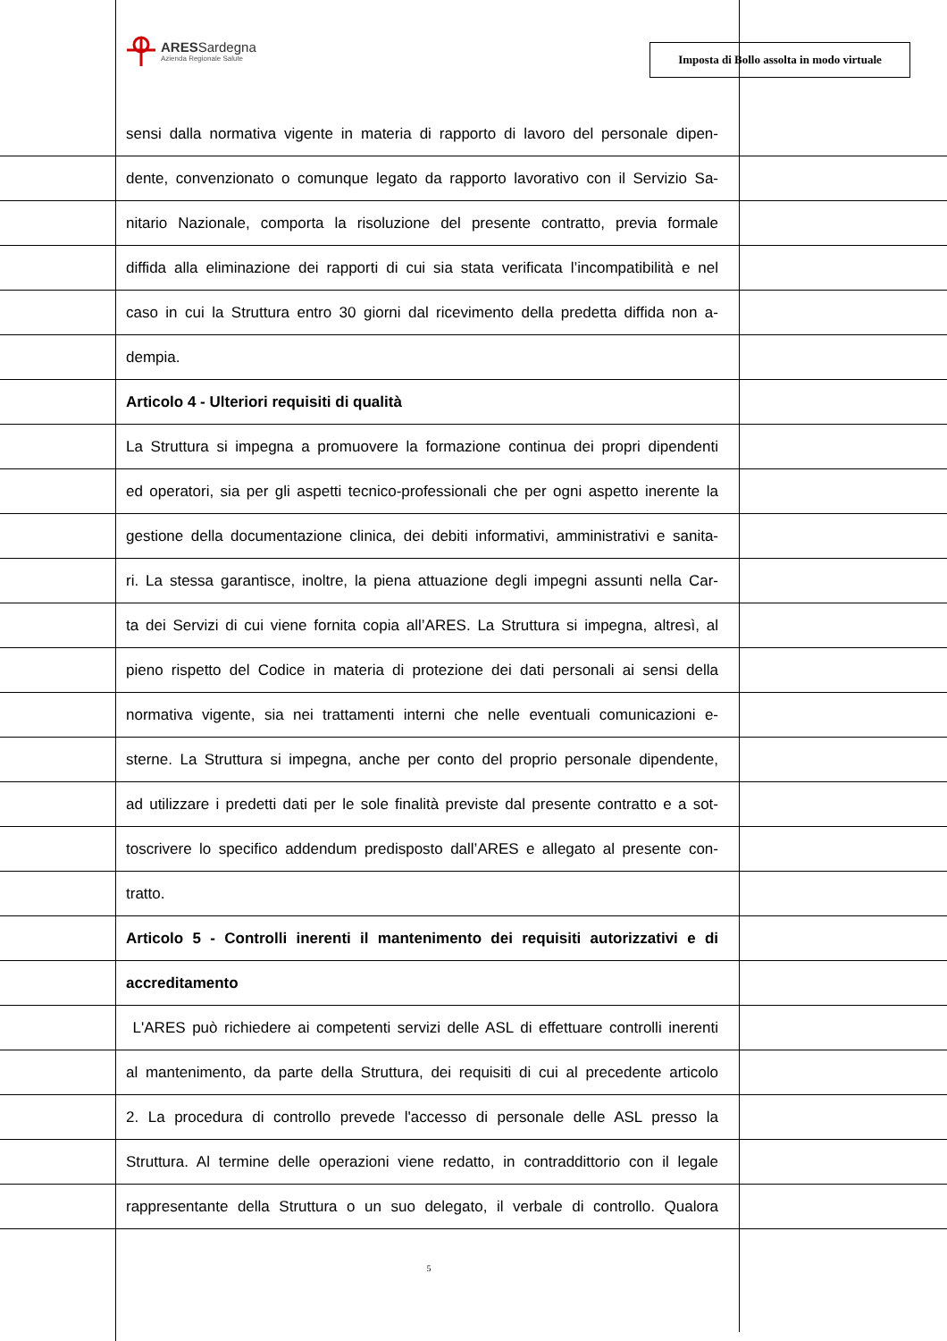ARESSardegna
Azienda Regionale Salute
Imposta di Bollo assolta in modo virtuale
sensi dalla normativa vigente in materia di rapporto di lavoro del personale dipen-
dente, convenzionato o comunque legato da rapporto lavorativo con il Servizio Sa-
nitario Nazionale, comporta la risoluzione del presente contratto, previa formale
diffida alla eliminazione dei rapporti di cui sia stata verificata l’incompatibilità e nel
caso in cui la Struttura entro 30 giorni dal ricevimento della predetta diffida non a-
dempia.
Articolo 4 - Ulteriori requisiti di qualità
La Struttura si impegna a promuovere la formazione continua dei propri dipendenti
ed operatori, sia per gli aspetti tecnico-professionali che per ogni aspetto inerente la
gestione della documentazione clinica, dei debiti informativi, amministrativi e sanita-
ri. La stessa garantisce, inoltre, la piena attuazione degli impegni assunti nella Car-
ta dei Servizi di cui viene fornita copia all’ARES. La Struttura si impegna, altresì, al
pieno rispetto del Codice in materia di protezione dei dati personali ai sensi della
normativa vigente, sia nei trattamenti interni che nelle eventuali comunicazioni e-
sterne. La Struttura si impegna, anche per conto del proprio personale dipendente,
ad utilizzare i predetti dati per le sole finalità previste dal presente contratto e a sot-
toscrivere lo specifico addendum predisposto dall’ARES e allegato al presente con-
tratto.
Articolo 5 - Controlli inerenti il mantenimento dei requisiti autorizzativi e di
accreditamento
L'ARES può richiedere ai competenti servizi delle ASL di effettuare controlli inerenti
al mantenimento, da parte della Struttura, dei requisiti di cui al precedente articolo
2. La procedura di controllo prevede l'accesso di personale delle ASL presso la
Struttura. Al termine delle operazioni viene redatto, in contraddittorio con il legale
rappresentante della Struttura o un suo delegato, il verbale di controllo. Qualora
5